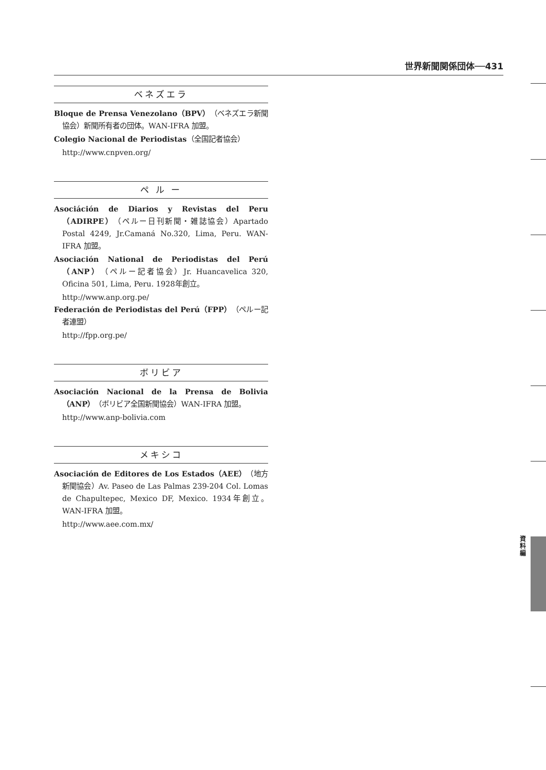世界新聞関係団体──431
ベネズエラ
Bloque de Prensa Venezolano（BPV）（ベネズエラ新聞協会）新聞所有者の団体。WAN-IFRA 加盟。
Colegio Nacional de Periodistas（全国記者協会）
http://www.cnpven.org/
ペ ル ー
Asociáción de Diarios y Revistas del Peru（ADIRPE）（ペルー日刊新聞・雑誌協会）Apartado Postal 4249, Jr.Camaná No.320, Lima, Peru. WAN-IFRA 加盟。
Asociación National de Periodistas del Perú（ANP）（ペルー記者協会）Jr. Huancavelica 320, Oficina 501, Lima, Peru. 1928年創立。
http://www.anp.org.pe/
Federación de Periodistas del Perú（FPP）（ペルー記者連盟）
http://fpp.org.pe/
ボリビア
Asociación Nacional de la Prensa de Bolivia（ANP）（ボリビア全国新聞協会）WAN-IFRA 加盟。
http://www.anp-bolivia.com
メキシコ
Asociación de Editores de Los Estados（AEE）（地方新聞協会）Av. Paseo de Las Palmas 239-204 Col. Lomas de Chapultepec, Mexico DF, Mexico. 1934年創立。WAN-IFRA 加盟。
http://www.aee.com.mx/
資 料 編